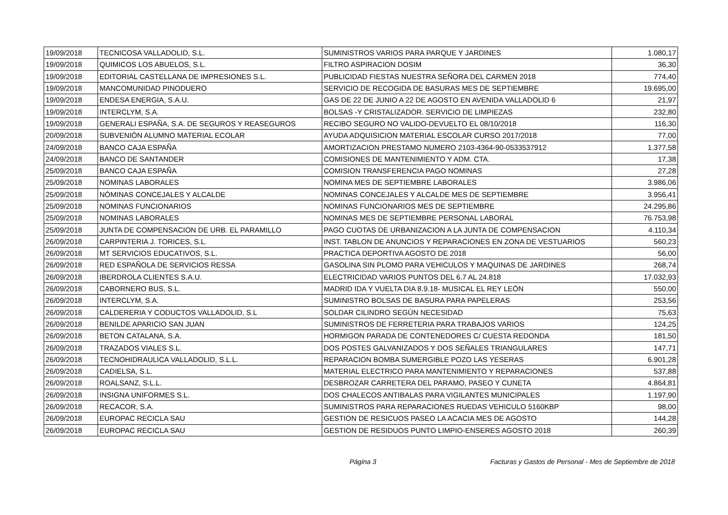| 19/09/2018 | TECNICOSA VALLADOLID, S.L. | SUMINISTROS VARIOS PARA PARQUE Y JARDINES | 1.080,17 |
| 19/09/2018 | QUIMICOS LOS ABUELOS, S.L. | FILTRO ASPIRACION DOSIM | 36,30 |
| 19/09/2018 | EDITORIAL CASTELLANA DE IMPRESIONES S.L. | PUBLICIDAD FIESTAS NUESTRA SEÑORA DEL CARMEN 2018 | 774,40 |
| 19/09/2018 | MANCOMUNIDAD PINODUERO | SERVICIO DE RECOGIDA DE BASURAS MES DE SEPTIEMBRE | 19.695,00 |
| 19/09/2018 | ENDESA ENERGIA, S.A.U. | GAS DE 22 DE JUNIO A 22 DE AGOSTO EN AVENIDA VALLADOLID 6 | 21,97 |
| 19/09/2018 | INTERCLYM, S.A. | BOLSAS -Y CRISTALIZADOR. SERVICIO DE LIMPIEZAS | 232,80 |
| 19/09/2018 | GENERALI ESPAÑA, S.A. DE SEGUROS Y REASEGUROS | RECIBO SEGURO NO VALIDO-DEVUELTO EL 08/10/2018 | 116,30 |
| 20/09/2018 | SUBVENIÓN ALUMNO MATERIAL ECOLAR | AYUDA ADQUISICION MATERIAL ESCOLAR CURSO 2017/2018 | 77,00 |
| 24/09/2018 | BANCO CAJA ESPAÑA | AMORTIZACION PRESTAMO NUMERO 2103-4364-90-0533537912 | 1.377,58 |
| 24/09/2018 | BANCO DE SANTANDER | COMISIONES DE MANTENIMIENTO Y ADM. CTA. | 17,38 |
| 25/09/2018 | BANCO CAJA ESPAÑA | COMISION TRANSFERENCIA PAGO NOMINAS | 27,28 |
| 25/09/2018 | NOMINAS LABORALES | NOMINA MES DE SEPTIEMBRE LABORALES | 3.986,06 |
| 25/09/2018 | NÓMINAS CONCEJALES Y ALCALDE | NOMINAS CONCEJALES Y ALCALDE MES DE SEPTIEMBRE | 3.956,41 |
| 25/09/2018 | NOMINAS FUNCIONARIOS | NOMINAS FUNCIONARIOS MES DE SEPTIEMBRE | 24.295,86 |
| 25/09/2018 | NOMINAS LABORALES | NOMINAS MES DE SEPTIEMBRE PERSONAL LABORAL | 76.753,98 |
| 25/09/2018 | JUNTA DE COMPENSACION DE URB. EL PARAMILLO | PAGO CUOTAS DE URBANIZACION A LA JUNTA DE COMPENSACION | 4.110,34 |
| 26/09/2018 | CARPINTERIA J. TORICES, S.L. | INST. TABLON DE ANUNCIOS Y REPARACIONES EN ZONA DE VESTUARIOS | 560,23 |
| 26/09/2018 | MT SERVICIOS EDUCATIVOS, S.L. | PRACTICA DEPORTIVA AGOSTO DE 2018 | 56,00 |
| 26/09/2018 | RED ESPAÑOLA DE SERVICIOS RESSA | GASOLINA SIN PLOMO PARA VEHICULOS Y MAQUINAS DE JARDINES | 268,74 |
| 26/09/2018 | IBERDROLA CLIENTES S.A.U. | ELECTRICIDAD VARIOS PUNTOS DEL 6.7 AL 24.818 | 17.032,93 |
| 26/09/2018 | CABORNERO BUS, S.L. | MADRID IDA Y VUELTA DIA 8.9.18- MUSICAL EL REY LEÓN | 550,00 |
| 26/09/2018 | INTERCLYM, S.A. | SUMINISTRO BOLSAS DE BASURA PARA PAPELERAS | 253,56 |
| 26/09/2018 | CALDERERIA Y CODUCTOS VALLADOLID, S.L | SOLDAR CILINDRO SEGÚN NECESIDAD | 75,63 |
| 26/09/2018 | BENILDE APARICIO SAN JUAN | SUMINISTROS DE FERRETERIA PARA TRABAJOS VARIOS | 124,25 |
| 26/09/2018 | BETON CATALANA, S.A. | HORMIGON PARADA DE CONTENEDORES C/ CUESTA REDONDA | 181,50 |
| 26/09/2018 | TRAZADOS VIALES S.L. | DOS POSTES GALVANIZADOS Y DOS SEÑALES TRIANGULARES | 147,71 |
| 26/09/2018 | TECNOHIDRAULICA VALLADOLID, S.L.L. | REPARACION BOMBA SUMERGIBLE POZO LAS YESERAS | 6.901,28 |
| 26/09/2018 | CADIELSA, S.L. | MATERIAL ELECTRICO PARA MANTENIMIENTO Y REPARACIONES | 537,88 |
| 26/09/2018 | ROALSANZ, S.L.L. | DESBROZAR CARRETERA DEL PARAMO, PASEO Y CUNETA | 4.864,81 |
| 26/09/2018 | INSIGNA UNIFORMES S.L. | DOS CHALECOS ANTIBALAS PARA VIGILANTES MUNICIPALES | 1.197,90 |
| 26/09/2018 | RECACOR, S.A. | SUMINISTROS PARA REPARACIONES RUEDAS VEHICULO 5160KBP | 98,00 |
| 26/09/2018 | EUROPAC RECICLA SAU | GESTION DE RESICUOS PASEO LA ACACIA MES DE AGOSTO | 144,28 |
| 26/09/2018 | EUROPAC RECICLA SAU | GESTION DE RESIDUOS PUNTO LIMPIO-ENSERES AGOSTO 2018 | 260,39 |
Página 3 Facturas y Gastos de Personal - Mes de Septiembre de 2018